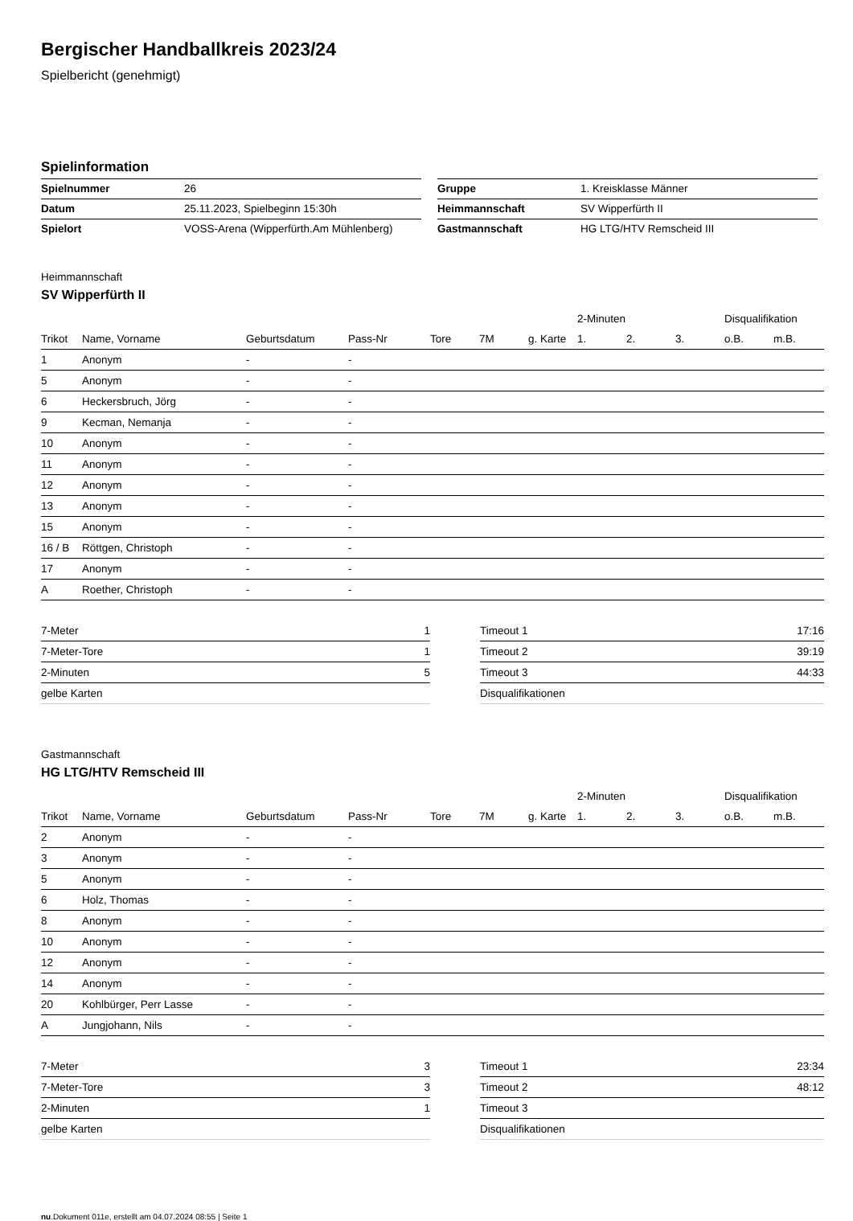Bergischer Handballkreis 2023/24
Spielbericht (genehmigt)
Spielinformation
| Spielnummer | 26 |
| Datum | 25.11.2023, Spielbeginn 15:30h |
| Spielort | VOSS-Arena (Wipperfürth.Am Mühlenberg) |
| Gruppe | 1. Kreisklasse Männer |
| Heimmannschaft | SV Wipperfürth II |
| Gastmannschaft | HG LTG/HTV Remscheid III |
Heimmannschaft
SV Wipperfürth II
| | | | | | | | 2-Minuten | | | Disqualifikation | |
| --- | --- | --- | --- | --- | --- | --- | --- | --- | --- | --- | --- |
| Trikot | Name, Vorname | Geburtsdatum | Pass-Nr | Tore | 7M | g. Karte | 1. | 2. | 3. | o.B. | m.B. |
| 1 | Anonym | - | - | | | | | | | | |
| 5 | Anonym | - | - | | | | | | | | |
| 6 | Heckersbruch, Jörg | - | - | | | | | | | | |
| 9 | Kecman, Nemanja | - | - | | | | | | | | |
| 10 | Anonym | - | - | | | | | | | | |
| 11 | Anonym | - | - | | | | | | | | |
| 12 | Anonym | - | - | | | | | | | | |
| 13 | Anonym | - | - | | | | | | | | |
| 15 | Anonym | - | - | | | | | | | | |
| 16 / B | Röttgen, Christoph | - | - | | | | | | | | |
| 17 | Anonym | - | - | | | | | | | | |
| A | Roether, Christoph | - | - | | | | | | | | |
| 7-Meter | 1 |
| 7-Meter-Tore | 1 |
| 2-Minuten | 5 |
| gelbe Karten | |
| Timeout 1 | 17:16 |
| Timeout 2 | 39:19 |
| Timeout 3 | 44:33 |
| Disqualifikationen | |
Gastmannschaft
HG LTG/HTV Remscheid III
| | | | | | | | 2-Minuten | | | Disqualifikation | |
| --- | --- | --- | --- | --- | --- | --- | --- | --- | --- | --- | --- |
| Trikot | Name, Vorname | Geburtsdatum | Pass-Nr | Tore | 7M | g. Karte | 1. | 2. | 3. | o.B. | m.B. |
| 2 | Anonym | - | - | | | | | | | | |
| 3 | Anonym | - | - | | | | | | | | |
| 5 | Anonym | - | - | | | | | | | | |
| 6 | Holz, Thomas | - | - | | | | | | | | |
| 8 | Anonym | - | - | | | | | | | | |
| 10 | Anonym | - | - | | | | | | | | |
| 12 | Anonym | - | - | | | | | | | | |
| 14 | Anonym | - | - | | | | | | | | |
| 20 | Kohlbürger, Perr Lasse | - | - | | | | | | | | |
| A | Jungjohann, Nils | - | - | | | | | | | | |
| 7-Meter | 3 |
| 7-Meter-Tore | 3 |
| 2-Minuten | 1 |
| gelbe Karten | |
| Timeout 1 | 23:34 |
| Timeout 2 | 48:12 |
| Timeout 3 | |
| Disqualifikationen | |
nu.Dokument 011e, erstellt am 04.07.2024 08:55 | Seite 1